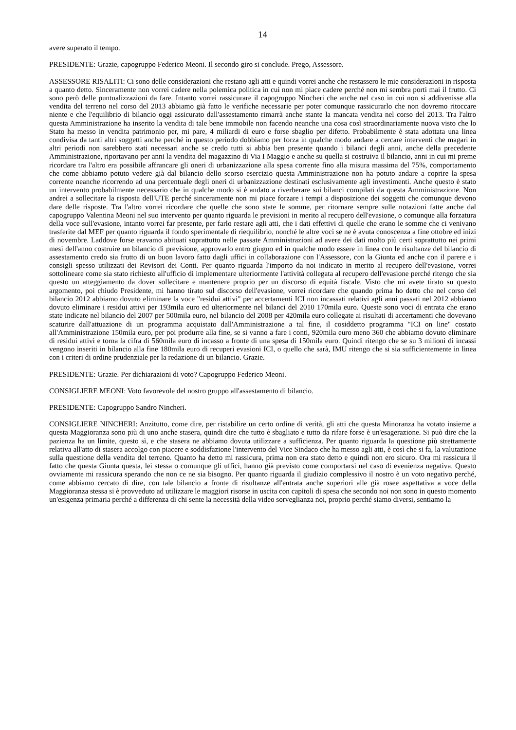14
avere superato il tempo.
PRESIDENTE: Grazie, capogruppo Federico Meoni. Il secondo giro si conclude. Prego, Assessore.
ASSESSORE RISALITI: Ci sono delle considerazioni che restano agli atti e quindi vorrei anche che restassero le mie considerazioni in risposta a quanto detto. Sinceramente non vorrei cadere nella polemica politica in cui non mi piace cadere perché non mi sembra porti mai il frutto. Ci sono però delle puntualizzazioni da fare. Intanto vorrei rassicurare il capogruppo Nincheri che anche nel caso in cui non si addivenisse alla vendita del terreno nel corso del 2013 abbiamo già fatto le verifiche necessarie per poter comunque rassicurarlo che non dovremo ritoccare niente e che l'equilibrio di bilancio oggi assicurato dall'assestamento rimarrà anche stante la mancata vendita nel corso del 2013. Tra l'altro questa Amministrazione ha inserito la vendita di tale bene immobile non facendo neanche una cosa così straordinariamente nuova visto che lo Stato ha messo in vendita patrimonio per, mi pare, 4 miliardi di euro e forse sbaglio per difetto. Probabilmente è stata adottata una linea condivisa da tanti altri soggetti anche perché in questo periodo dobbiamo per forza in qualche modo andare a cercare interventi che magari in altri periodi non sarebbero stati necessari anche se credo tutti si abbia ben presente quando i bilanci degli anni, anche della precedente Amministrazione, riportavano per anni la vendita del magazzino di Via I Maggio e anche su quella si costruiva il bilancio, anni in cui mi preme ricordare tra l'altro era possibile affrancare gli oneri di urbanizzazione alla spesa corrente fino alla misura massima del 75%, comportamento che come abbiamo potuto vedere già dal bilancio dello scorso esercizio questa Amministrazione non ha potuto andare a coprire la spesa corrente neanche ricorrendo ad una percentuale degli oneri di urbanizzazione destinati esclusivamente agli investimenti. Anche questo è stato un intervento probabilmente necessario che in qualche modo si è andato a riverberare sui bilanci compilati da questa Amministrazione. Non andrei a sollecitare la risposta dell'UTE perché sinceramente non mi piace forzare i tempi a disposizione dei soggetti che comunque devono dare delle risposte. Tra l'altro vorrei ricordare che quelle che sono state le somme, per ritornare sempre sulle notazioni fatte anche dal capogruppo Valentina Meoni nel suo intervento per quanto riguarda le previsioni in merito al recupero dell'evasione, o comunque alla forzatura della voce sull'evasione, intanto vorrei far presente, per farlo restare agli atti, che i dati effettivi di quelle che erano le somme che ci venivano trasferite dal MEF per quanto riguarda il fondo sperimentale di riequilibrio, nonché le altre voci se ne è avuta conoscenza a fine ottobre ed inizi di novembre. Laddove forse eravamo abituati soprattutto nelle passate Amministrazioni ad avere dei dati molto più certi soprattutto nei primi mesi dell'anno costruire un bilancio di previsione, approvarlo entro giugno ed in qualche modo essere in linea con le risultanze del bilancio di assestamento credo sia frutto di un buon lavoro fatto dagli uffici in collaborazione con l'Assessore, con la Giunta ed anche con il parere e i consigli spesso utilizzati dei Revisori dei Conti. Per quanto riguarda l'importo da noi indicato in merito al recupero dell'evasione, vorrei sottolineare come sia stato richiesto all'ufficio di implementare ulteriormente l'attività collegata al recupero dell'evasione perché ritengo che sia questo un atteggiamento da dover sollecitare e mantenere proprio per un discorso di equità fiscale. Visto che mi avete tirato su questo argomento, poi chiudo Presidente, mi hanno tirato sul discorso dell'evasione, vorrei ricordare che quando prima ho detto che nel corso del bilancio 2012 abbiamo dovuto eliminare la voce "residui attivi" per accertamenti ICI non incassati relativi agli anni passati nel 2012 abbiamo dovuto eliminare i residui attivi per 193mila euro ed ulteriormente nel bilanci del 2010 170mila euro. Queste sono voci di entrata che erano state indicate nel bilancio del 2007 per 500mila euro, nel bilancio del 2008 per 420mila euro collegate ai risultati di accertamenti che dovevano scaturire dall'attuazione di un programma acquistato dall'Amministrazione a tal fine, il cosiddetto programma "ICI on line" costato all'Amministrazione 150mila euro, per poi produrre alla fine, se si vanno a fare i conti, 920mila euro meno 360 che abbiamo dovuto eliminare di residui attivi e torna la cifra di 560mila euro di incasso a fronte di una spesa di 150mila euro. Quindi ritengo che se su 3 milioni di incassi vengono inseriti in bilancio alla fine 180mila euro di recuperi evasioni ICI, o quello che sarà, IMU ritengo che si sia sufficientemente in linea con i criteri di ordine prudenziale per la redazione di un bilancio. Grazie.
PRESIDENTE: Grazie. Per dichiarazioni di voto? Capogruppo Federico Meoni.
CONSIGLIERE MEONI: Voto favorevole del nostro gruppo all'assestamento di bilancio.
PRESIDENTE: Capogruppo Sandro Nincheri.
CONSIGLIERE NINCHERI: Anzitutto, come dire, per ristabilire un certo ordine di verità, gli atti che questa Minoranza ha votato insieme a questa Maggioranza sono più di uno anche stasera, quindi dire che tutto è sbagliato e tutto da rifare forse è un'esagerazione. Si può dire che la pazienza ha un limite, questo sì, e che stasera ne abbiamo dovuta utilizzare a sufficienza. Per quanto riguarda la questione più strettamente relativa all'atto di stasera accolgo con piacere e soddisfazione l'intervento del Vice Sindaco che ha messo agli atti, è così che si fa, la valutazione sulla questione della vendita del terreno. Quanto ha detto mi rassicura, prima non era stato detto e quindi non ero sicuro. Ora mi rassicura il fatto che questa Giunta questa, lei stessa o comunque gli uffici, hanno già previsto come comportarsi nel caso di evenienza negativa. Questo ovviamente mi rassicura sperando che non ce ne sia bisogno. Per quanto riguarda il giudizio complessivo il nostro è un voto negativo perché, come abbiamo cercato di dire, con tale bilancio a fronte di risultanze all'entrata anche superiori alle già rosee aspettativa a voce della Maggioranza stessa si è provveduto ad utilizzare le maggiori risorse in uscita con capitoli di spesa che secondo noi non sono in questo momento un'esigenza primaria perché a differenza di chi sente la necessità della video sorveglianza noi, proprio perché siamo diversi, sentiamo la